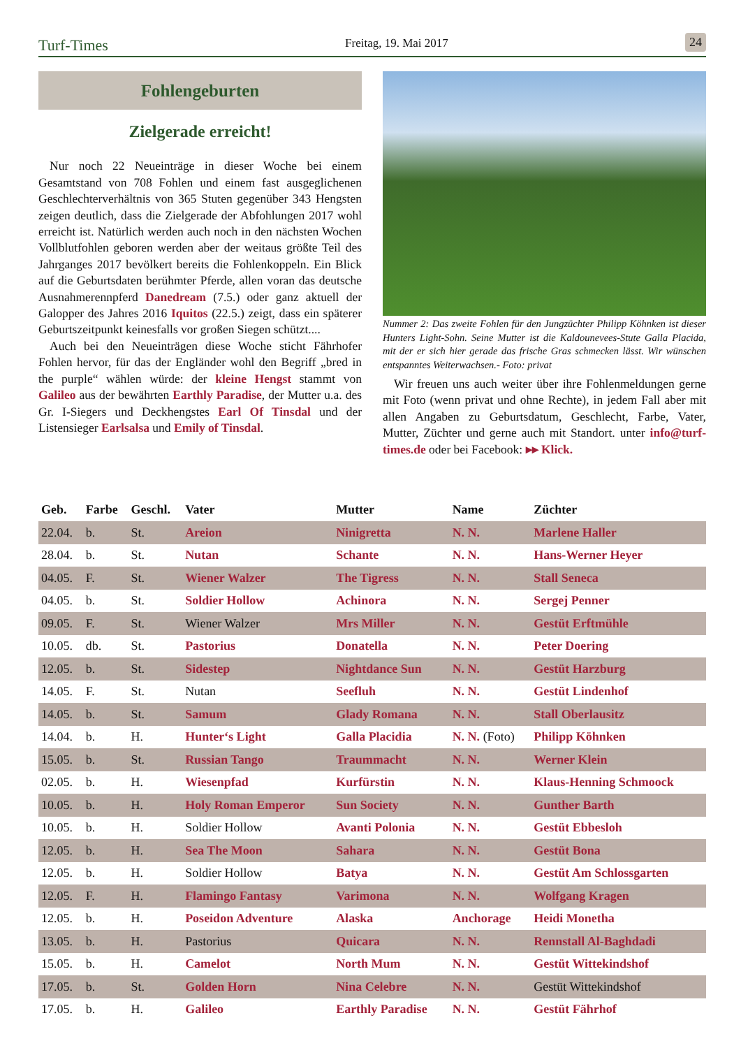Turf-Times Freitag, 19. Mai 2017 24
Fohlengeburten
Zielgerade erreicht!
Nur noch 22 Neueinträge in dieser Woche bei einem Gesamtstand von 708 Fohlen und einem fast ausgeglichenen Geschlechterverhältnis von 365 Stuten gegenüber 343 Hengsten zeigen deutlich, dass die Zielgerade der Abfohlungen 2017 wohl erreicht ist. Natürlich werden auch noch in den nächsten Wochen Vollblutfohlen geboren werden aber der weitaus größte Teil des Jahrganges 2017 bevölkert bereits die Fohlenkoppeln. Ein Blick auf die Geburtsdaten berühmter Pferde, allen voran das deutsche Ausnahmerennpferd Danedream (7.5.) oder ganz aktuell der Galopper des Jahres 2016 Iquitos (22.5.) zeigt, dass ein späterer Geburtszeitpunkt keinesfalls vor großen Siegen schützt....
Auch bei den Neueinträgen diese Woche sticht Fährhofer Fohlen hervor, für das der Engländer wohl den Begriff „bred in the purple“ wählen würde: der kleine Hengst stammt von Galileo aus der bewährten Earthly Paradise, der Mutter u.a. des Gr. I-Siegers und Deckhengstes Earl Of Tinsdal und der Listensieger Earlsalsa und Emily of Tinsdal.
Nummer 2: Das zweite Fohlen für den Jungzüchter Philipp Köhnken ist dieser Hunters Light-Sohn. Seine Mutter ist die Kaldounevees-Stute Galla Placida, mit der er sich hier gerade das frische Gras schmecken lässt. Wir wünschen entspanntes Weiterwachsen.- Foto: privat
Wir freuen uns auch weiter über ihre Fohlenmeldungen gerne mit Foto (wenn privat und ohne Rechte), in jedem Fall aber mit allen Angaben zu Geburtsdatum, Geschlecht, Farbe, Vater, Mutter, Züchter und gerne auch mit Standort. unter info@turf-times.de oder bei Facebook: ▸▸ Klick.
| Geb. | Farbe | Geschl. | Vater | Mutter | Name | Züchter |
| --- | --- | --- | --- | --- | --- | --- |
| 22.04. | b. | St. | Areion | Ninigretta | N. N. | Marlene Haller |
| 28.04. | b. | St. | Nutan | Schante | N. N. | Hans-Werner Heyer |
| 04.05. | F. | St. | Wiener Walzer | The Tigress | N. N. | Stall Seneca |
| 04.05. | b. | St. | Soldier Hollow | Achinora | N. N. | Sergej Penner |
| 09.05. | F. | St. | Wiener Walzer | Mrs Miller | N. N. | Gestüt Erftmühle |
| 10.05. | db. | St. | Pastorius | Donatella | N. N. | Peter Doering |
| 12.05. | b. | St. | Sidestep | Nightdance Sun | N. N. | Gestüt Harzburg |
| 14.05. | F. | St. | Nutan | Seefluh | N. N. | Gestüt Lindenhof |
| 14.05. | b. | St. | Samum | Glady Romana | N. N. | Stall Oberlausitz |
| 14.04. | b. | H. | Hunter‘s Light | Galla Placidia | N. N. (Foto) | Philipp Köhnken |
| 15.05. | b. | St. | Russian Tango | Traummacht | N. N. | Werner Klein |
| 02.05. | b. | H. | Wiesenpfad | Kurfürstin | N. N. | Klaus-Henning Schmoock |
| 10.05. | b. | H. | Holy Roman Emperor | Sun Society | N. N. | Gunther Barth |
| 10.05. | b. | H. | Soldier Hollow | Avanti Polonia | N. N. | Gestüt Ebbesloh |
| 12.05. | b. | H. | Sea The Moon | Sahara | N. N. | Gestüt Bona |
| 12.05. | b. | H. | Soldier Hollow | Batya | N. N. | Gestüt Am Schlossgarten |
| 12.05. | F. | H. | Flamingo Fantasy | Varimona | N. N. | Wolfgang Kragen |
| 12.05. | b. | H. | Poseidon Adventure | Alaska | Anchorage | Heidi Monetha |
| 13.05. | b. | H. | Pastorius | Quicara | N. N. | Rennstall Al-Baghdadi |
| 15.05. | b. | H. | Camelot | North Mum | N. N. | Gestüt Wittekindshof |
| 17.05. | b. | St. | Golden Horn | Nina Celebre | N. N. | Gestüt Wittekindshof |
| 17.05. | b. | H. | Galileo | Earthly Paradise | N. N. | Gestüt Fährhof |